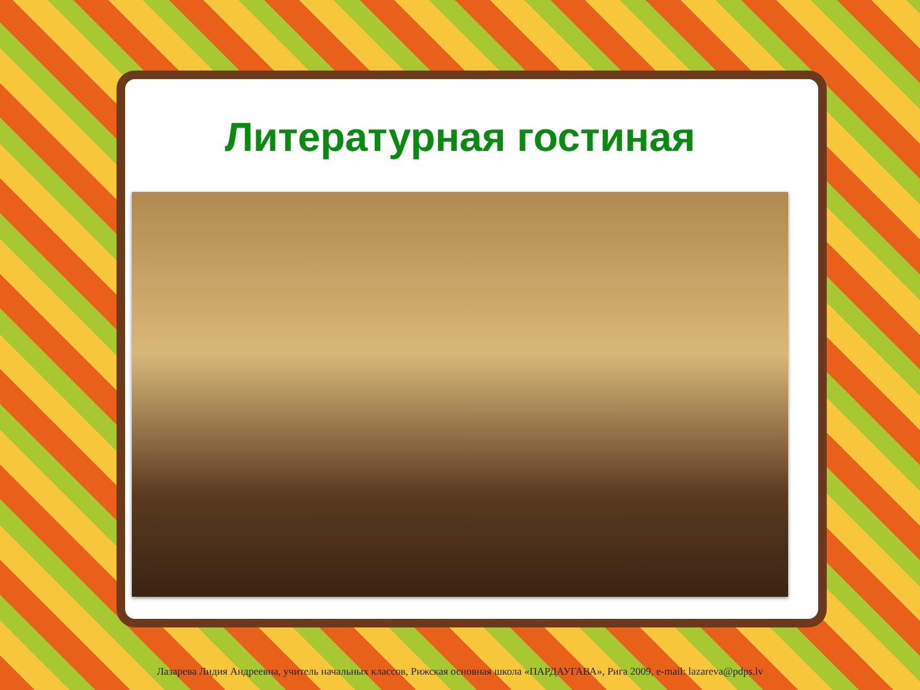Литературная гостиная
Лазарева Лидия Андреевна, учитель начальных классов, Рижская основная школа «ПАРДАУГАВА», Рига 2009, e-mail: lazareva@pdps.lv